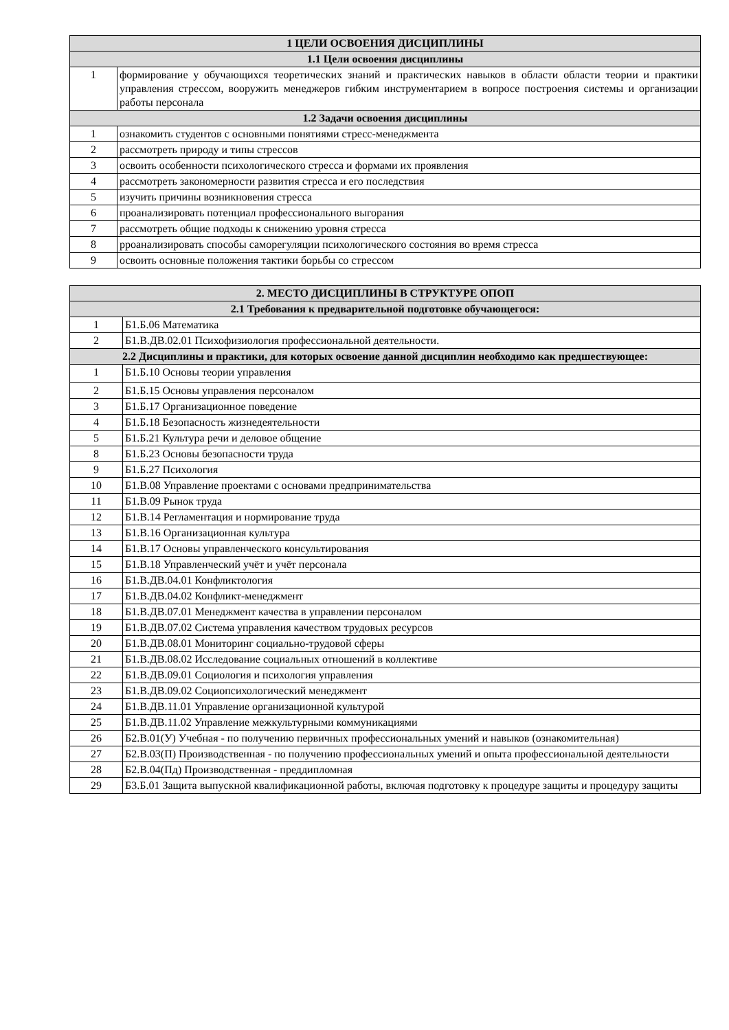| 1 ЦЕЛИ ОСВОЕНИЯ ДИСЦИПЛИНЫ | |
| --- | --- |
| 1.1 Цели освоения дисциплины | |
| 1 | формирование у обучающихся теоретических знаний и практических навыков в области области теории и практики управления стрессом, вооружить менеджеров гибким инструментарием в вопросе построения системы и организации работы персонала |
| 1.2 Задачи освоения дисциплины | |
| 1 | ознакомить студентов с основными понятиями стресс-менеджмента |
| 2 | рассмотреть природу и типы стрессов |
| 3 | освоить особенности психологического стресса и формами их проявления |
| 4 | рассмотреть закономерности развития стресса и его последствия |
| 5 | изучить причины возникновения стресса |
| 6 | проанализировать потенциал профессионального выгорания |
| 7 | рассмотреть общие подходы к снижению уровня стресса |
| 8 | рроанализировать способы саморегуляции психологического состояния во время стресса |
| 9 | освоить основные положения тактики борьбы со стрессом |
| 2. МЕСТО ДИСЦИПЛИНЫ В СТРУКТУРЕ ОПОП | |
| --- | --- |
| 2.1 Требования к предварительной подготовке обучающегося: | |
| 1 | Б1.Б.06 Математика |
| 2 | Б1.В.ДВ.02.01 Психофизиология профессиональной деятельности. |
| 2.2 Дисциплины и практики, для которых освоение данной дисциплин необходимо как предшествующее: | |
| 1 | Б1.Б.10 Основы теории управления |
| 2 | Б1.Б.15 Основы управления персоналом |
| 3 | Б1.Б.17 Организационное поведение |
| 4 | Б1.Б.18 Безопасность жизнедеятельности |
| 5 | Б1.Б.21 Культура речи и деловое общение |
| 8 | Б1.Б.23 Основы безопасности труда |
| 9 | Б1.Б.27 Психология |
| 10 | Б1.В.08 Управление проектами с основами предпринимательства |
| 11 | Б1.В.09 Рынок труда |
| 12 | Б1.В.14 Регламентация и нормирование труда |
| 13 | Б1.В.16 Организационная культура |
| 14 | Б1.В.17 Основы управленческого консультирования |
| 15 | Б1.В.18 Управленческий учёт и учёт персонала |
| 16 | Б1.В.ДВ.04.01 Конфликтология |
| 17 | Б1.В.ДВ.04.02 Конфликт-менеджмент |
| 18 | Б1.В.ДВ.07.01 Менеджмент качества в управлении персоналом |
| 19 | Б1.В.ДВ.07.02 Система управления качеством трудовых ресурсов |
| 20 | Б1.В.ДВ.08.01 Мониторинг социально-трудовой сферы |
| 21 | Б1.В.ДВ.08.02 Исследование социальных отношений в коллективе |
| 22 | Б1.В.ДВ.09.01 Социология и психология управления |
| 23 | Б1.В.ДВ.09.02 Социопсихологический менеджмент |
| 24 | Б1.В.ДВ.11.01 Управление организационной культурой |
| 25 | Б1.В.ДВ.11.02 Управление межкультурными коммуникациями |
| 26 | Б2.В.01(У) Учебная - по получению первичных профессиональных умений и навыков (ознакомительная) |
| 27 | Б2.В.03(П) Производственная - по получению профессиональных умений и опыта профессиональной деятельности |
| 28 | Б2.В.04(Пд) Производственная - преддипломная |
| 29 | Б3.Б.01 Защита выпускной квалификационной работы, включая подготовку к процедуре защиты и процедуру защиты |